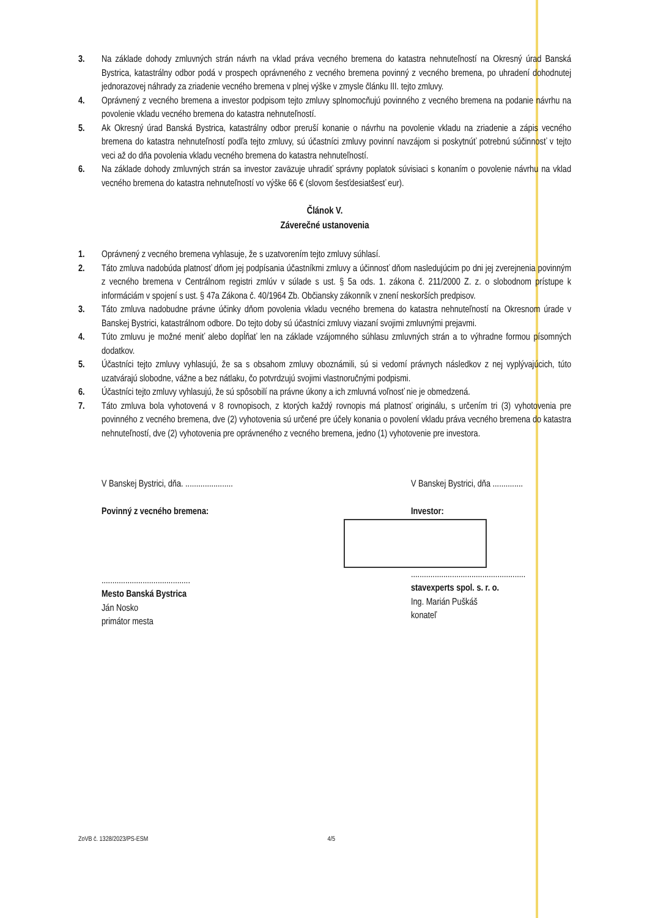3. Na základe dohody zmluvných strán návrh na vklad práva vecného bremena do katastra nehnuteľností na Okresný úrad Banská Bystrica, katastrálny odbor podá v prospech oprávneného z vecného bremena povinný z vecného bremena, po uhradení dohodnutej jednorazovej náhrady za zriadenie vecného bremena v plnej výške v zmysle článku III. tejto zmluvy.
4. Oprávnený z vecného bremena a investor podpisom tejto zmluvy splnomocňujú povinného z vecného bremena na podanie návrhu na povolenie vkladu vecného bremena do katastra nehnuteľností.
5. Ak Okresný úrad Banská Bystrica, katastrálny odbor preruší konanie o návrhu na povolenie vkladu na zriadenie a zápis vecného bremena do katastra nehnuteľností podľa tejto zmluvy, sú účastníci zmluvy povinní navzájom si poskytnúť potrebnú súčinnosť v tejto veci až do dňa povolenia vkladu vecného bremena do katastra nehnuteľností.
6. Na základe dohody zmluvných strán sa investor zaväzuje uhradiť správny poplatok súvisiaci s konaním o povolenie návrhu na vklad vecného bremena do katastra nehnuteľností vo výške 66 € (slovom šesťdesiatšesť eur).
Článok V.
Záverečné ustanovenia
1. Oprávnený z vecného bremena vyhlasuje, že s uzatvorením tejto zmluvy súhlasí.
2. Táto zmluva nadobúda platnosť dňom jej podpísania účastníkmi zmluvy a účinnosť dňom nasledujúcim po dni jej zverejnenia povinným z vecného bremena v Centrálnom registri zmlúv v súlade s ust. § 5a ods. 1. zákona č. 211/2000 Z. z. o slobodnom prístupe k informáciám v spojení s ust. § 47a Zákona č. 40/1964 Zb. Občiansky zákonník v znení neskorších predpisov.
3. Táto zmluva nadobudne právne účinky dňom povolenia vkladu vecného bremena do katastra nehnuteľností na Okresnom úrade v Banskej Bystrici, katastrálnom odbore. Do tejto doby sú účastníci zmluvy viazaní svojimi zmluvnými prejavmi.
4. Túto zmluvu je možné meniť alebo dopĺňať len na základe vzájomného súhlasu zmluvných strán a to výhradne formou písomných dodatkov.
5. Účastníci tejto zmluvy vyhlasujú, že sa s obsahom zmluvy oboznámili, sú si vedomí právnych následkov z nej vyplývajúcich, túto uzatvárajú slobodne, vážne a bez nátlaku, čo potvrdzujú svojimi vlastnoručnými podpismi.
6. Účastníci tejto zmluvy vyhlasujú, že sú spôsobilí na právne úkony a ich zmluvná voľnosť nie je obmedzená.
7. Táto zmluva bola vyhotovená v 8 rovnopisoch, z ktorých každý rovnopis má platnosť originálu, s určením tri (3) vyhotovenia pre povinného z vecného bremena, dve (2) vyhotovenia sú určené pre účely konania o povolení vkladu práva vecného bremena do katastra nehnuteľností, dve (2) vyhotovenia pre oprávneného z vecného bremena, jedno (1) vyhotovenie pre investora.
V Banskej Bystrici, dňa. ......................
Povinný z vecného bremena:
.........................................
Mesto Banská Bystrica
Ján Nosko
primátor mesta
V Banskej Bystrici, dňa ..............
Investor:
.....................................................
stavexperts spol. s. r. o.
Ing. Marián Puškáš
konateľ
ZoVB č. 1328/2023/PS-ESM 4/5